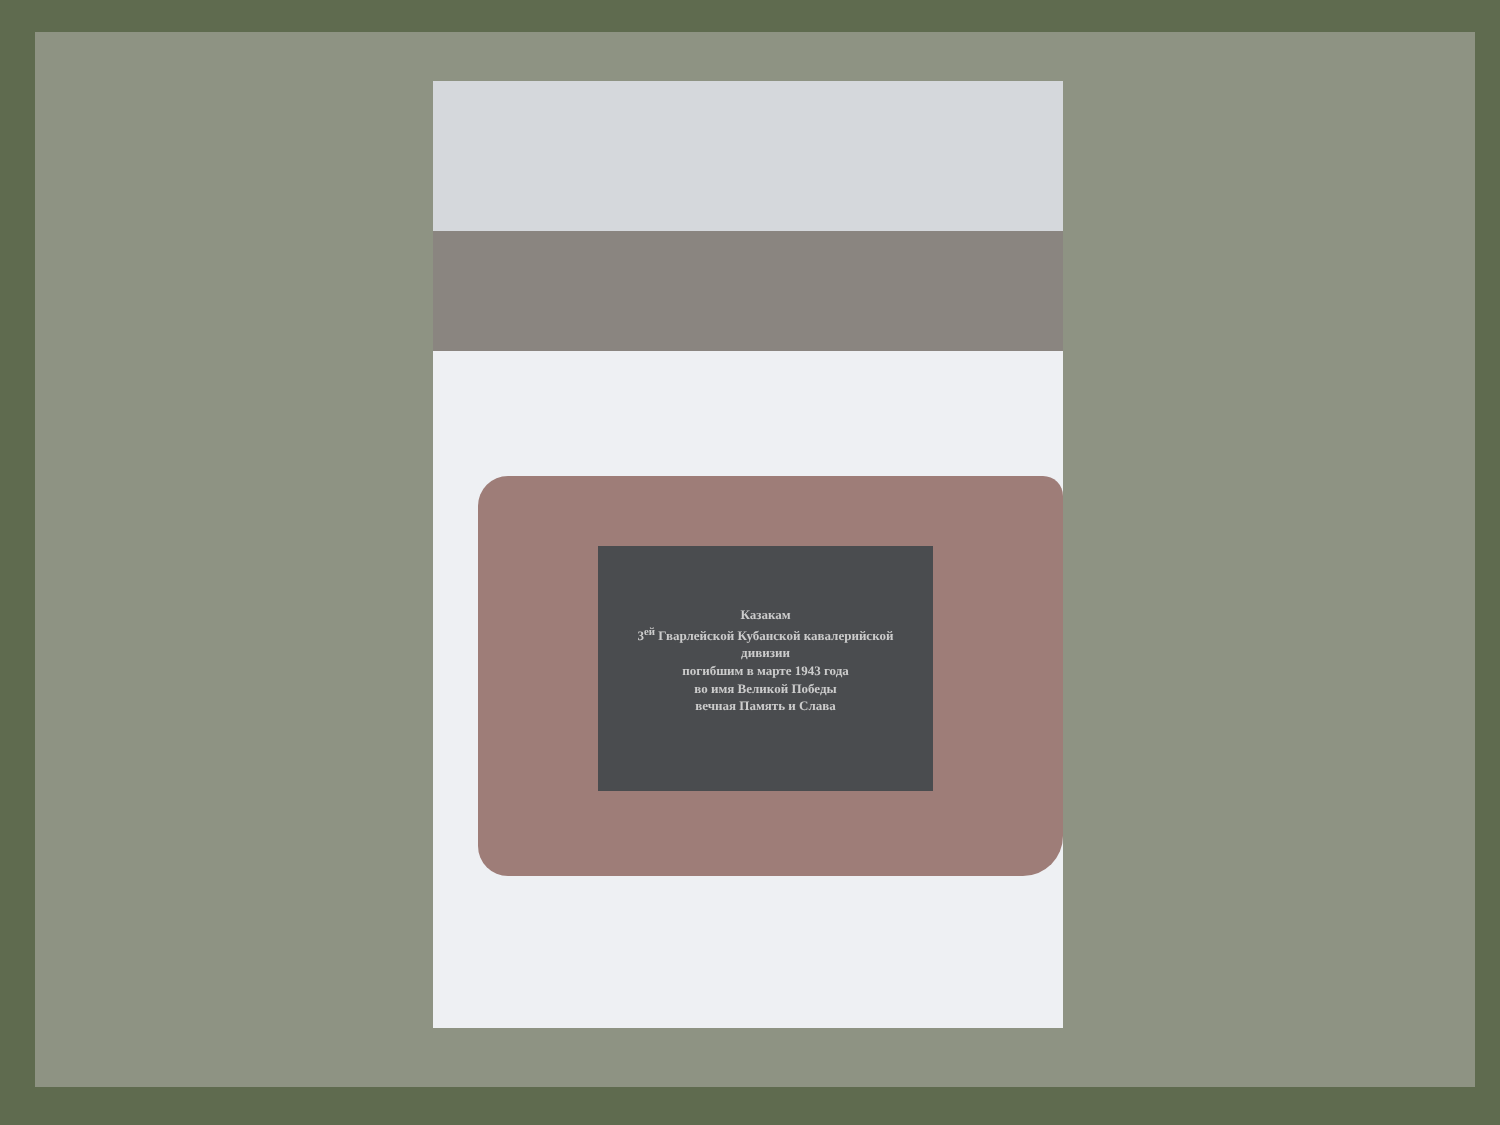Казакам
3<sup>ей</sup> Гварлейской Кубанской кавалерийской
дивизии
погибшим в марте 1943 года
во имя Великой Победы
вечная Память и Слава